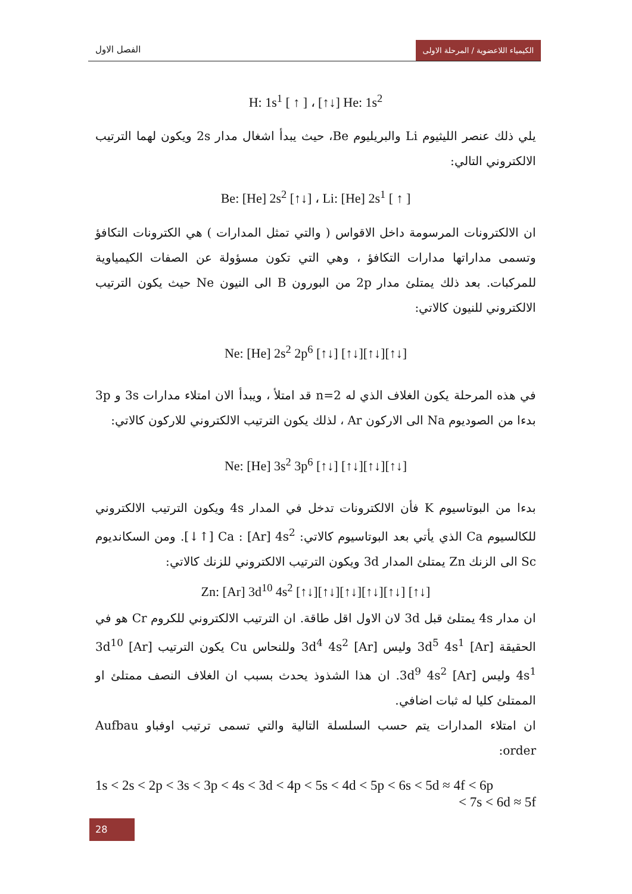الفصل الاول الكيمياء اللاعضوية / المرحلة الاولى
H: 1s<sup>1</sup> [ ↑ ] ، [↑↓] He: 1s<sup>2</sup>
يلي ذلك عنصر الليثيوم Li والبريليوم Be، حيث يبدأ اشغال مدار 2s ويكون لهما الترتيب الالكتروني التالي:
Be: [He] 2s<sup>2</sup> [↑↓] ، Li: [He] 2s<sup>1</sup> [ ↑ ]
ان الالكترونات المرسومة داخل الاقواس ( والتي تمثل المدارات ) هي الكترونات التكافؤ وتسمى مداراتها مدارات التكافؤ ، وهي التي تكون مسؤولة عن الصفات الكيمياوية للمركبات. بعد ذلك يمتلئ مدار 2p من البورون B الى النيون Ne حيث يكون الترتيب الالكتروني للنيون كالاتي:
Ne: [He] 2s<sup>2</sup> 2p<sup>6</sup> [↑↓] [↑↓][↑↓][↑↓]
في هذه المرحلة يكون الغلاف الذي له n=2 قد امتلأ ، ويبدأ الان امتلاء مدارات 3s و 3p بدءا من الصوديوم Na الى الاركون Ar ، لذلك يكون الترتيب الالكتروني للاركون كالاتي:
Ne: [He] 3s<sup>2</sup> 3p<sup>6</sup> [↑↓] [↑↓][↑↓][↑↓]
بدءا من البوتاسيوم K فأن الالكترونات تدخل في المدار 4s ويكون الترتيب الالكتروني للكالسيوم Ca الذي يأتي بعد البوتاسيوم كالاتي: Ca : [Ar] 4s<sup>2</sup> [↑↓]. ومن السكانديوم Sc الى الزنك Zn يمتلئ المدار 3d ويكون الترتيب الالكتروني للزنك كالاتي:
Zn: [Ar] 3d<sup>10</sup> 4s<sup>2</sup> [↑↓][↑↓][↑↓][↑↓][↑↓] [↑↓]
ان مدار 4s يمتلئ قبل 3d لان الاول اقل طاقة. ان الترتيب الالكتروني للكروم Cr هو في الحقيقة [Ar] 3d<sup>5</sup> 4s<sup>1</sup> وليس [Ar] 3d<sup>4</sup> 4s<sup>2</sup> وللنحاس Cu يكون الترتيب [Ar] 3d<sup>10</sup> 4s<sup>1</sup> وليس [Ar] 3d<sup>9</sup> 4s<sup>2</sup>. ان هذا الشذوذ يحدث بسبب ان الغلاف النصف ممتلئ او الممتلئ كليا له ثبات اضافي.
ان امتلاء المدارات يتم حسب السلسلة التالية والتي تسمى ترتيب اوفباو Aufbau order:
1s < 2s < 2p < 3s < 3p < 4s < 3d < 4p < 5s < 4d < 5p < 6s < 5d ≈ 4f < 6p
< 7s < 6d ≈ 5f
28